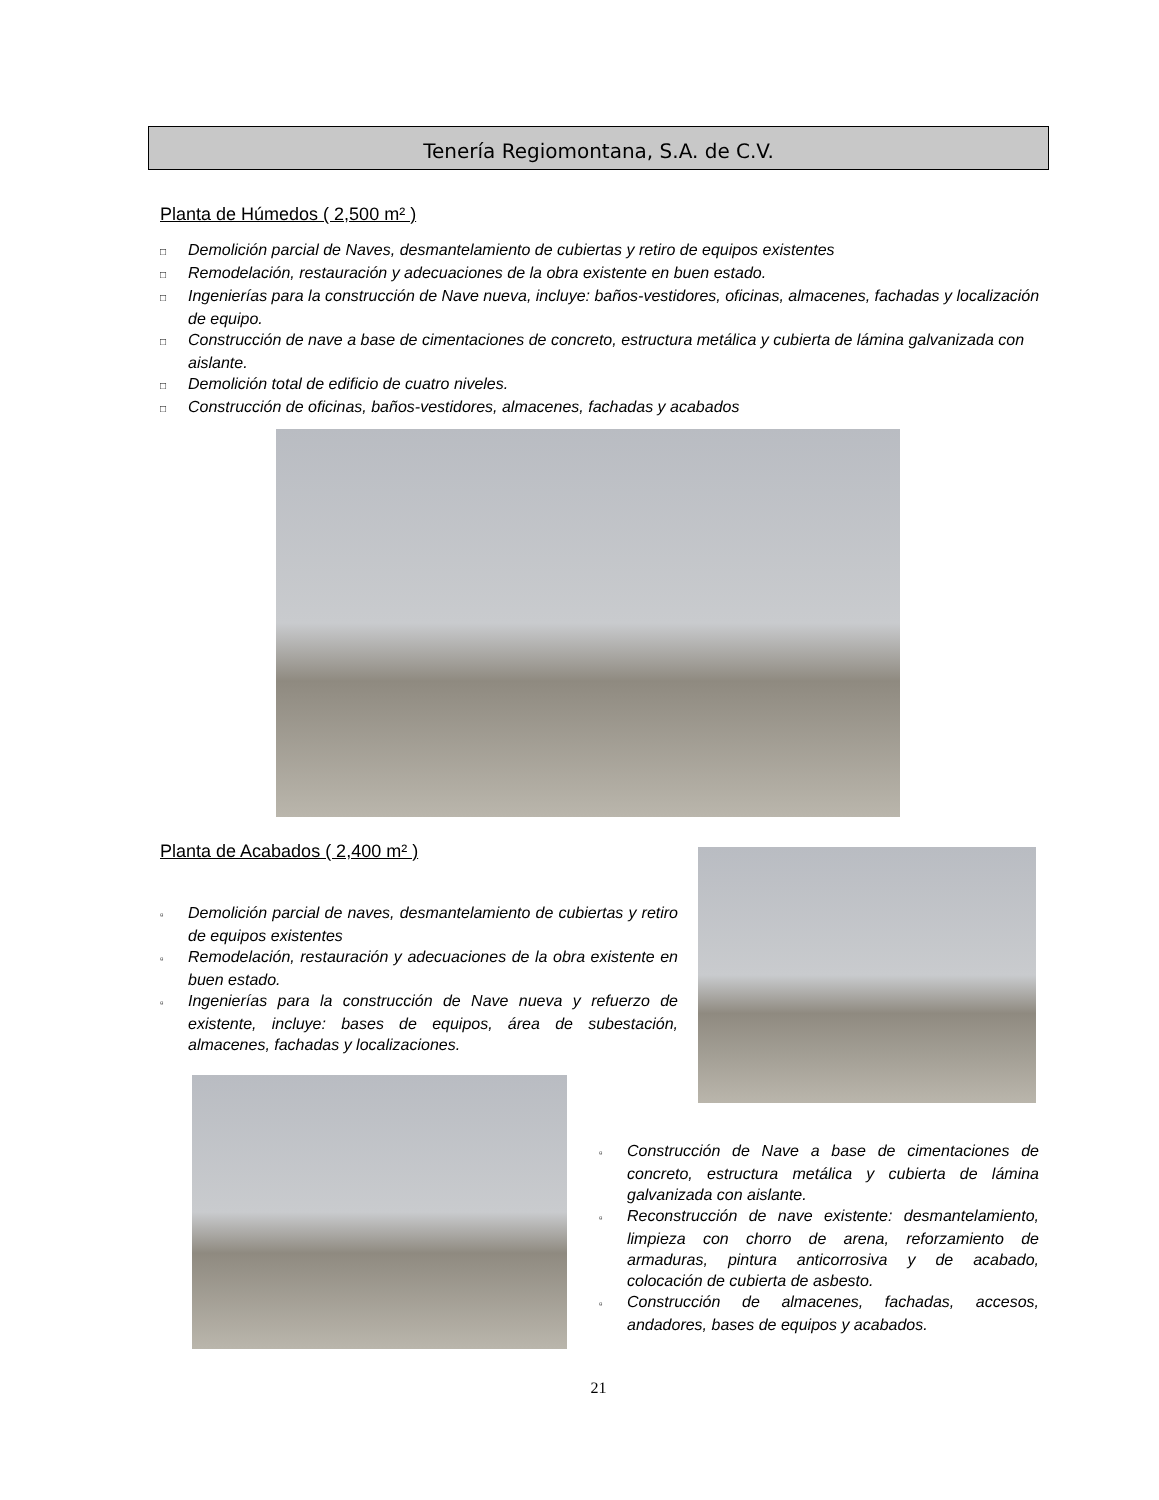Tenería Regiomontana, S.A. de C.V.
Planta de Húmedos ( 2,500 m² )
□ Demolición parcial de Naves, desmantelamiento de cubiertas y retiro de equipos existentes
□ Remodelación, restauración y adecuaciones de la obra existente en buen estado.
□ Ingenierías para la construcción de Nave nueva, incluye: baños-vestidores, oficinas, almacenes, fachadas y localización de equipo.
□ Construcción de nave a base de cimentaciones de concreto, estructura metálica y cubierta de lámina galvanizada con aislante.
□ Demolición total de edificio de cuatro niveles.
□ Construcción de oficinas, baños-vestidores, almacenes, fachadas y acabados
Planta de Acabados ( 2,400 m² )
▫ Demolición parcial de naves, desmantelamiento de cubiertas y retiro de equipos existentes
▫ Remodelación, restauración y adecuaciones de la obra existente en buen estado.
▫ Ingenierías para la construcción de Nave nueva y refuerzo de existente, incluye: bases de equipos, área de subestación, almacenes, fachadas y localizaciones.
▫ Construcción de Nave a base de cimentaciones de concreto, estructura metálica y cubierta de lámina galvanizada con aislante.
▫ Reconstrucción de nave existente: desmantelamiento, limpieza con chorro de arena, reforzamiento de armaduras, pintura anticorrosiva y de acabado, colocación de cubierta de asbesto.
▫ Construcción de almacenes, fachadas, accesos, andadores, bases de equipos y acabados.
21